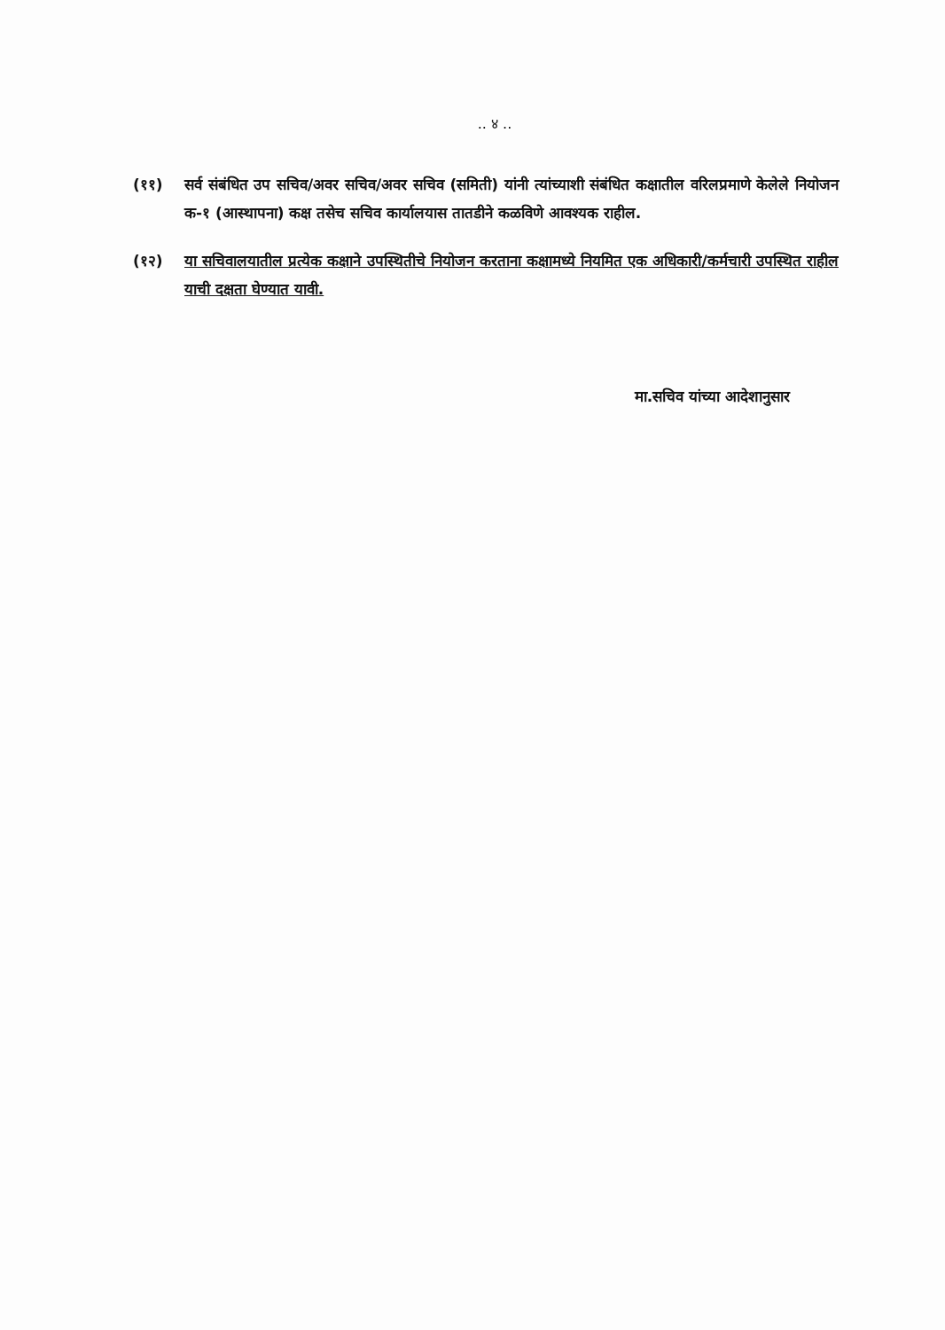.. ४ ..
(११) सर्व संबंधित उप सचिव/अवर सचिव/अवर सचिव (समिती) यांनी त्यांच्याशी संबंधित कक्षातील वरिलप्रमाणे केलेले नियोजन क-१ (आस्थापना) कक्ष तसेच सचिव कार्यालयास तातडीने कळविणे आवश्यक राहील.
(१२) या सचिवालयातील प्रत्येक कक्षाने उपस्थितीचे नियोजन करताना कक्षामध्ये नियमित एक अधिकारी/कर्मचारी उपस्थित राहील याची दक्षता घेण्यात यावी.
मा.सचिव यांच्या आदेशानुसार